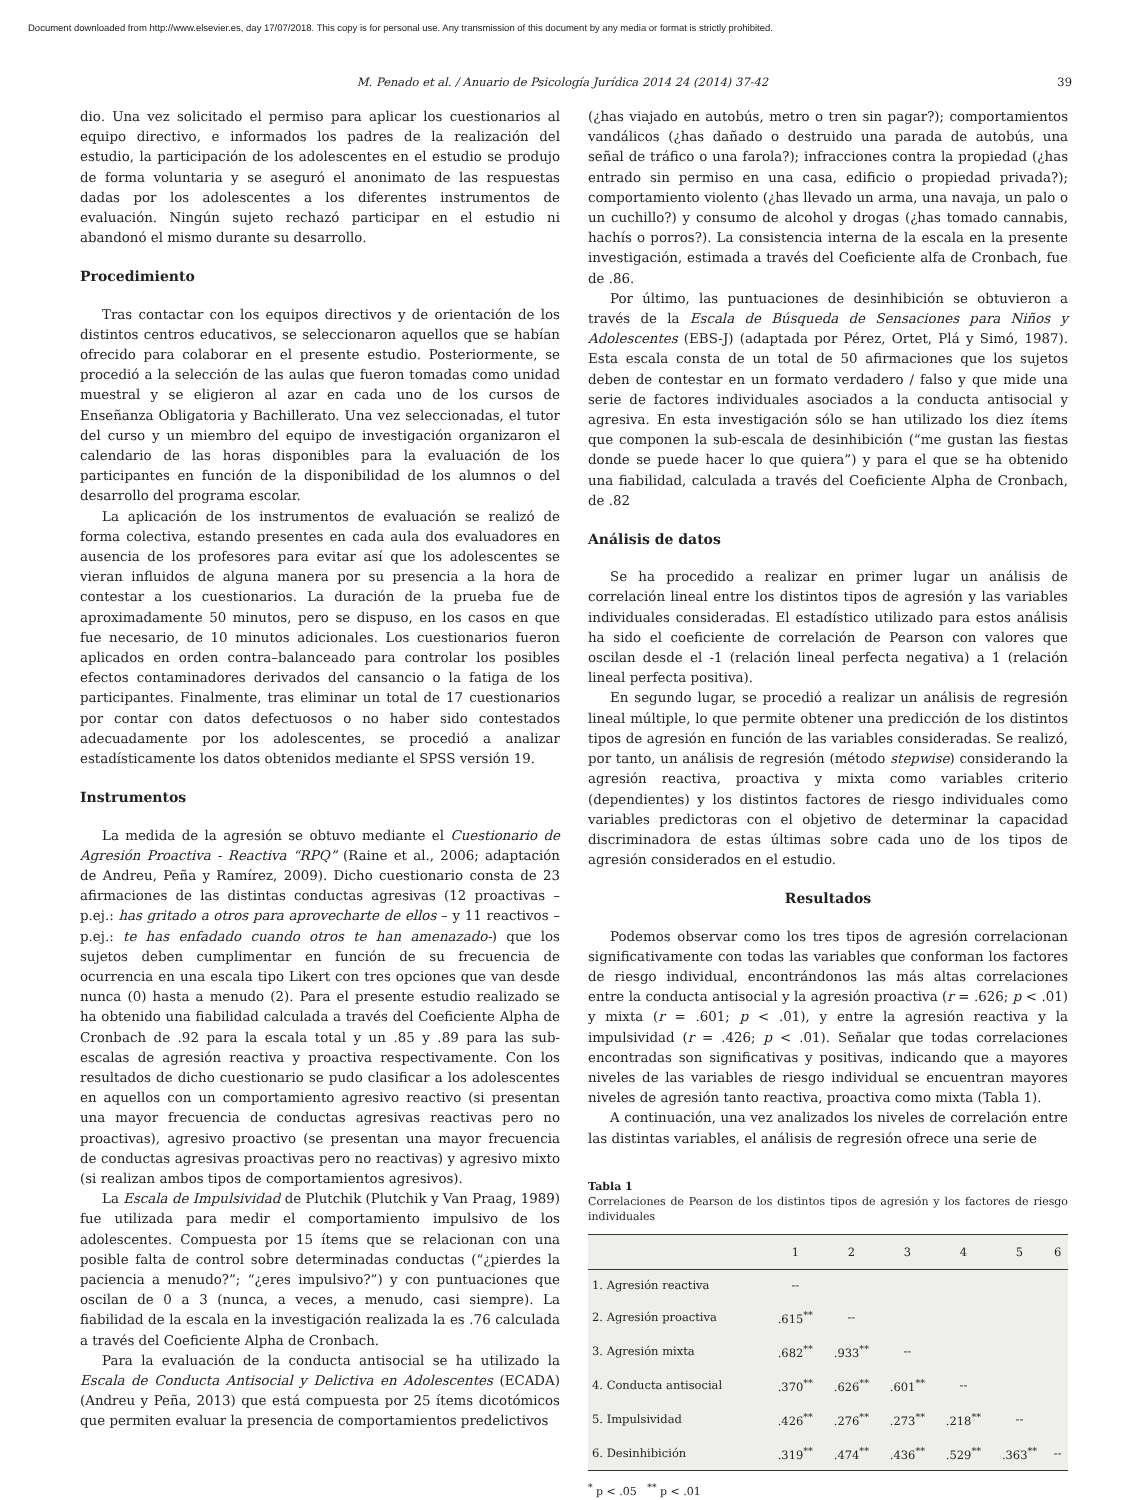Document downloaded from http://www.elsevier.es, day 17/07/2018. This copy is for personal use. Any transmission of this document by any media or format is strictly prohibited.
M. Penado et al. / Anuario de Psicología Jurídica 2014 24 (2014) 37-42 39
dio. Una vez solicitado el permiso para aplicar los cuestionarios al equipo directivo, e informados los padres de la realización del estudio, la participación de los adolescentes en el estudio se produjo de forma voluntaria y se aseguró el anonimato de las respuestas dadas por los adolescentes a los diferentes instrumentos de evaluación. Ningún sujeto rechazó participar en el estudio ni abandonó el mismo durante su desarrollo.
Procedimiento
Tras contactar con los equipos directivos y de orientación de los distintos centros educativos, se seleccionaron aquellos que se habían ofrecido para colaborar en el presente estudio. Posteriormente, se procedió a la selección de las aulas que fueron tomadas como unidad muestral y se eligieron al azar en cada uno de los cursos de Enseñanza Obligatoria y Bachillerato. Una vez seleccionadas, el tutor del curso y un miembro del equipo de investigación organizaron el calendario de las horas disponibles para la evaluación de los participantes en función de la disponibilidad de los alumnos o del desarrollo del programa escolar.
La aplicación de los instrumentos de evaluación se realizó de forma colectiva, estando presentes en cada aula dos evaluadores en ausencia de los profesores para evitar así que los adolescentes se vieran influidos de alguna manera por su presencia a la hora de contestar a los cuestionarios. La duración de la prueba fue de aproximadamente 50 minutos, pero se dispuso, en los casos en que fue necesario, de 10 minutos adicionales. Los cuestionarios fueron aplicados en orden contra–balanceado para controlar los posibles efectos contaminadores derivados del cansancio o la fatiga de los participantes. Finalmente, tras eliminar un total de 17 cuestionarios por contar con datos defectuosos o no haber sido contestados adecuadamente por los adolescentes, se procedió a analizar estadísticamente los datos obtenidos mediante el SPSS versión 19.
Instrumentos
La medida de la agresión se obtuvo mediante el Cuestionario de Agresión Proactiva - Reactiva “RPQ” (Raine et al., 2006; adaptación de Andreu, Peña y Ramírez, 2009). Dicho cuestionario consta de 23 afirmaciones de las distintas conductas agresivas (12 proactivas – p.ej.: has gritado a otros para aprovecharte de ellos – y 11 reactivos – p.ej.: te has enfadado cuando otros te han amenazado-) que los sujetos deben cumplimentar en función de su frecuencia de ocurrencia en una escala tipo Likert con tres opciones que van desde nunca (0) hasta a menudo (2). Para el presente estudio realizado se ha obtenido una fiabilidad calculada a través del Coeficiente Alpha de Cronbach de .92 para la escala total y un .85 y .89 para las sub-escalas de agresión reactiva y proactiva respectivamente. Con los resultados de dicho cuestionario se pudo clasificar a los adolescentes en aquellos con un comportamiento agresivo reactivo (si presentan una mayor frecuencia de conductas agresivas reactivas pero no proactivas), agresivo proactivo (se presentan una mayor frecuencia de conductas agresivas proactivas pero no reactivas) y agresivo mixto (si realizan ambos tipos de comportamientos agresivos).
La Escala de Impulsividad de Plutchik (Plutchik y Van Praag, 1989) fue utilizada para medir el comportamiento impulsivo de los adolescentes. Compuesta por 15 ítems que se relacionan con una posible falta de control sobre determinadas conductas (“¿pierdes la paciencia a menudo?”; “¿eres impulsivo?”) y con puntuaciones que oscilan de 0 a 3 (nunca, a veces, a menudo, casi siempre). La fiabilidad de la escala en la investigación realizada la es .76 calculada a través del Coeficiente Alpha de Cronbach.
Para la evaluación de la conducta antisocial se ha utilizado la Escala de Conducta Antisocial y Delictiva en Adolescentes (ECADA) (Andreu y Peña, 2013) que está compuesta por 25 ítems dicotómicos que permiten evaluar la presencia de comportamientos predelictivos
(¿has viajado en autobús, metro o tren sin pagar?); comportamientos vandálicos (¿has dañado o destruido una parada de autobús, una señal de tráfico o una farola?); infracciones contra la propiedad (¿has entrado sin permiso en una casa, edificio o propiedad privada?); comportamiento violento (¿has llevado un arma, una navaja, un palo o un cuchillo?) y consumo de alcohol y drogas (¿has tomado cannabis, hachís o porros?). La consistencia interna de la escala en la presente investigación, estimada a través del Coeficiente alfa de Cronbach, fue de .86.
Por último, las puntuaciones de desinhibición se obtuvieron a través de la Escala de Búsqueda de Sensaciones para Niños y Adolescentes (EBS-J) (adaptada por Pérez, Ortet, Plá y Simó, 1987). Esta escala consta de un total de 50 afirmaciones que los sujetos deben de contestar en un formato verdadero / falso y que mide una serie de factores individuales asociados a la conducta antisocial y agresiva. En esta investigación sólo se han utilizado los diez ítems que componen la sub-escala de desinhibición (“me gustan las fiestas donde se puede hacer lo que quiera”) y para el que se ha obtenido una fiabilidad, calculada a través del Coeficiente Alpha de Cronbach, de .82
Análisis de datos
Se ha procedido a realizar en primer lugar un análisis de correlación lineal entre los distintos tipos de agresión y las variables individuales consideradas. El estadístico utilizado para estos análisis ha sido el coeficiente de correlación de Pearson con valores que oscilan desde el -1 (relación lineal perfecta negativa) a 1 (relación lineal perfecta positiva).
En segundo lugar, se procedió a realizar un análisis de regresión lineal múltiple, lo que permite obtener una predicción de los distintos tipos de agresión en función de las variables consideradas. Se realizó, por tanto, un análisis de regresión (método stepwise) considerando la agresión reactiva, proactiva y mixta como variables criterio (dependientes) y los distintos factores de riesgo individuales como variables predictoras con el objetivo de determinar la capacidad discriminadora de estas últimas sobre cada uno de los tipos de agresión considerados en el estudio.
Resultados
Podemos observar como los tres tipos de agresión correlacionan significativamente con todas las variables que conforman los factores de riesgo individual, encontrándonos las más altas correlaciones entre la conducta antisocial y la agresión proactiva (r = .626; p < .01) y mixta (r = .601; p < .01), y entre la agresión reactiva y la impulsividad (r = .426; p < .01). Señalar que todas correlaciones encontradas son significativas y positivas, indicando que a mayores niveles de las variables de riesgo individual se encuentran mayores niveles de agresión tanto reactiva, proactiva como mixta (Tabla 1).
A continuación, una vez analizados los niveles de correlación entre las distintas variables, el análisis de regresión ofrece una serie de
Tabla 1
Correlaciones de Pearson de los distintos tipos de agresión y los factores de riesgo individuales
| | 1 | 2 | 3 | 4 | 5 | 6 |
| --- | --- | --- | --- | --- | --- | --- |
| 1. Agresión reactiva | -- | | | | | |
| 2. Agresión proactiva | .615<sup>**</sup> | -- | | | | |
| 3. Agresión mixta | .682<sup>**</sup> | .933<sup>**</sup> | -- | | | |
| 4. Conducta antisocial | .370<sup>**</sup> | .626<sup>**</sup> | .601<sup>**</sup> | -- | | |
| 5. Impulsividad | .426<sup>**</sup> | .276<sup>**</sup> | .273<sup>**</sup> | .218<sup>**</sup> | -- | |
| 6. Desinhibición | .319<sup>**</sup> | .474<sup>**</sup> | .436<sup>**</sup> | .529<sup>**</sup> | .363<sup>**</sup> | -- |
<sup>*</sup> p < .05 <sup>**</sup> p < .01